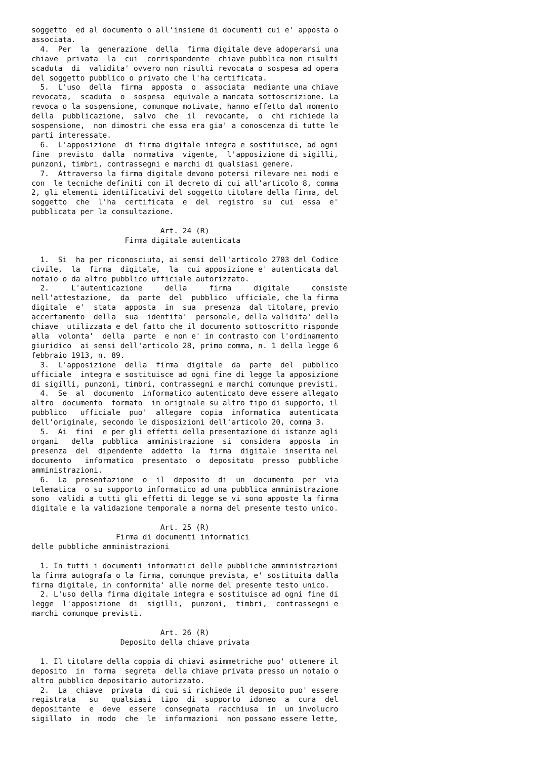soggetto  ed al documento o all'insieme di documenti cui e' apposta o
associata.
  4.  Per  la  generazione  della  firma digitale deve adoperarsi una
chiave  privata  la  cui  corrispondente  chiave pubblica non risulti
scaduta  di  validita' ovvero non risulti revocata o sospesa ad opera
del soggetto pubblico o privato che l'ha certificata.
  5.  L'uso  della  firma  apposta  o  associata  mediante una chiave
revocata,  scaduta  o  sospesa  equivale a mancata sottoscrizione. La
revoca o la sospensione, comunque motivate, hanno effetto dal momento
della  pubblicazione,  salvo  che  il  revocante,  o  chi richiede la
sospensione,  non dimostri che essa era gia' a conoscenza di tutte le
parti interessate.
  6.  L'apposizione  di firma digitale integra e sostituisce, ad ogni
fine  previsto  dalla  normativa  vigente,  l'apposizione di sigilli,
punzoni, timbri, contrassegni e marchi di qualsiasi genere.
  7.  Attraverso la firma digitale devono potersi rilevare nei modi e
con  le tecniche definiti con il decreto di cui all'articolo 8, comma
2, gli elementi identificativi del soggetto titolare della firma, del
soggetto  che  l'ha  certificata  e  del  registro  su  cui  essa  e'
pubblicata per la consultazione.

                             Art. 24 (R)
                     Firma digitale autenticata

  1.  Si  ha per riconosciuta, ai sensi dell'articolo 2703 del Codice
civile,  la  firma  digitale,  la  cui apposizione e' autenticata dal
notaio o da altro pubblico ufficiale autorizzato.
  2.     L'autenticazione     della     firma     digitale     consiste
nell'attestazione,  da  parte  del  pubblico  ufficiale, che la firma
digitale  e'  stata  apposta  in  sua  presenza  dal titolare, previo
accertamento  della  sua  identita'  personale, della validita' della
chiave  utilizzata e del fatto che il documento sottoscritto risponde
alla  volonta'  della  parte  e non e' in contrasto con l'ordinamento
giuridico  ai sensi dell'articolo 28, primo comma, n. 1 della legge 6
febbraio 1913, n. 89.
  3.  L'apposizione  della  firma  digitale  da  parte  del  pubblico
ufficiale  integra e sostituisce ad ogni fine di legge la apposizione
di sigilli, punzoni, timbri, contrassegni e marchi comunque previsti.
  4.  Se  al  documento  informatico autenticato deve essere allegato
altro  documento  formato  in originale su altro tipo di supporto, il
pubblico   ufficiale  puo'  allegare  copia  informatica  autenticata
dell'originale, secondo le disposizioni dell'articolo 20, comma 3.
  5.  Ai  fini  e per gli effetti della presentazione di istanze agli
organi   della  pubblica  amministrazione  si  considera  apposta  in
presenza  del  dipendente  addetto  la  firma  digitale  inserita nel
documento   informatico  presentato  o  depositato  presso  pubbliche
amministrazioni.
  6.  La  presentazione  o  il  deposito  di  un  documento  per  via
telematica  o su supporto informatico ad una pubblica amministrazione
sono  validi a tutti gli effetti di legge se vi sono apposte la firma
digitale e la validazione temporale a norma del presente testo unico.

                             Art. 25 (R)
                   Firma di documenti informatici
delle pubbliche amministrazioni

  1. In tutti i documenti informatici delle pubbliche amministrazioni
la firma autografa o la firma, comunque prevista, e' sostituita dalla
firma digitale, in conformita' alle norme del presente testo unico.
  2. L'uso della firma digitale integra e sostituisce ad ogni fine di
legge  l'apposizione  di  sigilli,  punzoni,  timbri,  contrassegni e
marchi comunque previsti.

                             Art. 26 (R)
                    Deposito della chiave privata

  1. Il titolare della coppia di chiavi asimmetriche puo' ottenere il
deposito  in  forma  segreta  della chiave privata presso un notaio o
altro pubblico depositario autorizzato.
  2.  La  chiave  privata  di cui si richiede il deposito puo' essere
registrata   su   qualsiasi  tipo  di  supporto  idoneo  a  cura  del
depositante  e  deve  essere  consegnata  racchiusa  in  un involucro
sigillato  in  modo  che  le  informazioni  non possano essere lette,